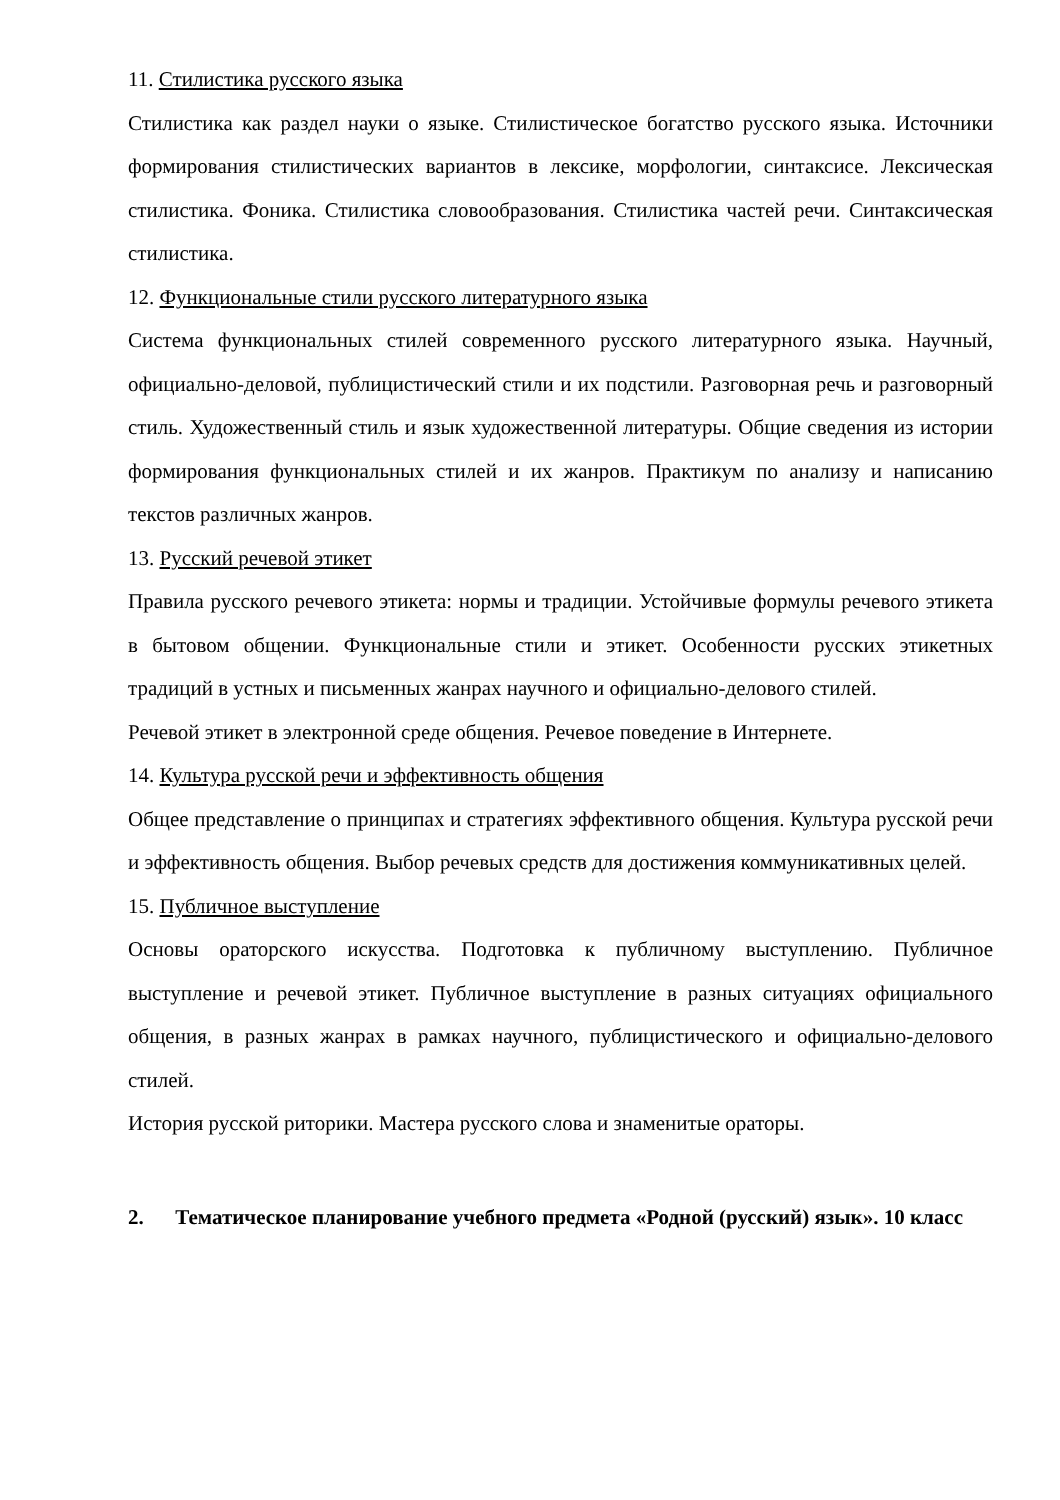11. Стилистика русского языка
Стилистика как раздел науки о языке. Стилистическое богатство русского языка. Источники формирования стилистических вариантов в лексике, морфологии, синтаксисе. Лексическая стилистика. Фоника. Стилистика словообразования. Стилистика частей речи. Синтаксическая стилистика.
12. Функциональные стили русского литературного языка
Система функциональных стилей современного русского литературного языка. Научный, официально-деловой, публицистический стили и их подстили. Разговорная речь и разговорный стиль. Художественный стиль и язык художественной литературы. Общие сведения из истории формирования функциональных стилей и их жанров. Практикум по анализу и написанию текстов различных жанров.
13. Русский речевой этикет
Правила русского речевого этикета: нормы и традиции. Устойчивые формулы речевого этикета в бытовом общении. Функциональные стили и этикет. Особенности русских этикетных традиций в устных и письменных жанрах научного и официально-делового стилей.
Речевой этикет в электронной среде общения. Речевое поведение в Интернете.
14. Культура русской речи и эффективность общения
Общее представление о принципах и стратегиях эффективного общения. Культура русской речи и эффективность общения. Выбор речевых средств для достижения коммуникативных целей.
15. Публичное выступление
Основы ораторского искусства. Подготовка к публичному выступлению. Публичное выступление и речевой этикет. Публичное выступление в разных ситуациях официального общения, в разных жанрах в рамках научного, публицистического и официально-делового стилей.
История русской риторики. Мастера русского слова и знаменитые ораторы.
2. Тематическое планирование учебного предмета «Родной (русский) язык». 10 класс